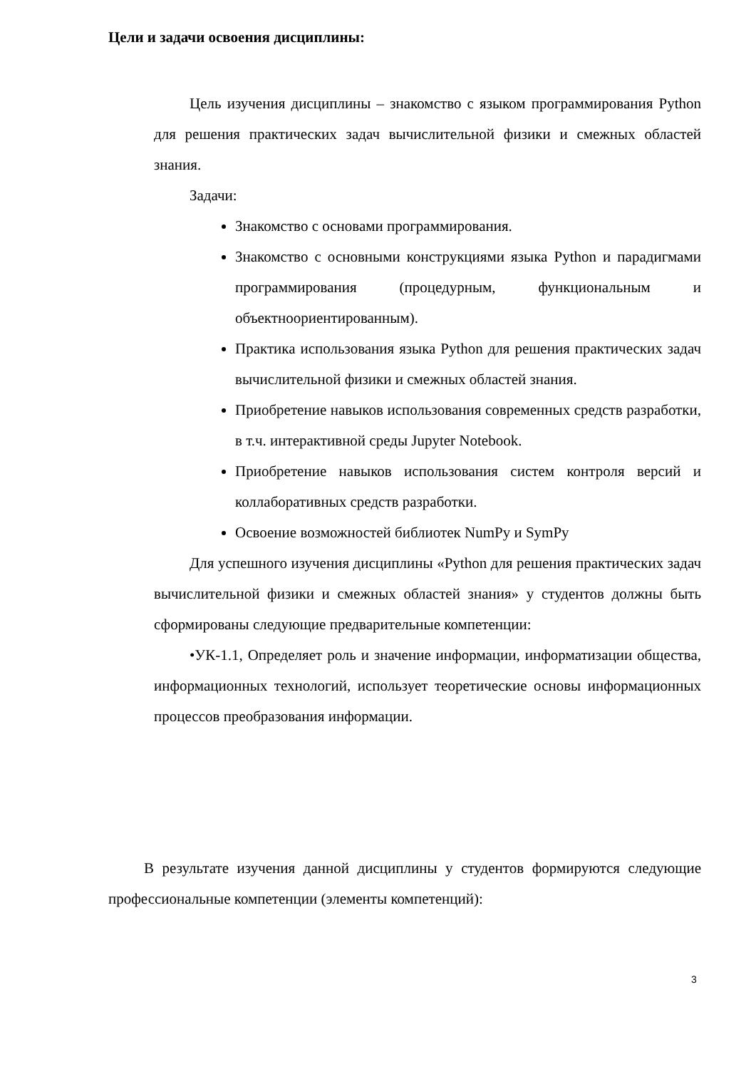Цели и задачи освоения дисциплины:
Цель изучения дисциплины – знакомство с языком программирования Python для решения практических задач вычислительной физики и смежных областей знания.
Задачи:
Знакомство с основами программирования.
Знакомство с основными конструкциями языка Python и парадигмами программирования (процедурным, функциональным и объектноориентированным).
Практика использования языка Python для решения практических задач вычислительной физики и смежных областей знания.
Приобретение навыков использования современных средств разработки, в т.ч. интерактивной среды Jupyter Notebook.
Приобретение навыков использования систем контроля версий и коллаборативных средств разработки.
Освоение возможностей библиотек NumPy и SymPy
Для успешного изучения дисциплины «Python для решения практических задач вычислительной физики и смежных областей знания» у студентов должны быть сформированы следующие предварительные компетенции:
•УК-1.1, Определяет роль и значение информации, информатизации общества, информационных технологий, использует теоретические основы информационных процессов преобразования информации.
В результате изучения данной дисциплины у студентов формируются следующие профессиональные компетенции (элементы компетенций):
3